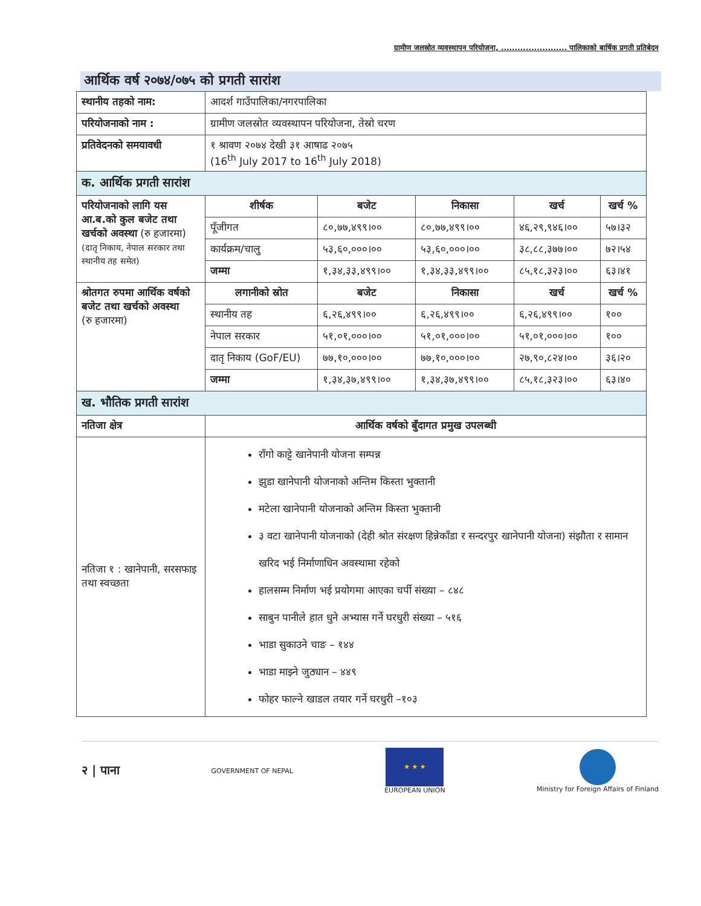ग्रामीण जलस्रोत व्यवस्थापन परियोजना, ........................ पालिकाको बार्षिक प्रगती प्रतिबेदन
आर्थिक वर्ष २०७४/०७५ को प्रगती सारांश
| स्थानीय तहको नाम: | आदर्श गाउँपालिका/नगरपालिका | | | | |
| परियोजनाको नाम : | ग्रामीण जलस्रोत व्यवस्थापन परियोजना, तेस्रो चरण | | | | |
| प्रतिवेदनको समयावधी | १ श्रावण २०७४ देखी ३१ आषाढ २०७५ (16<sup>th</sup> July 2017 to 16<sup>th</sup> July 2018) | | | | |
| क. आर्थिक प्रगती सारांश | | | | | |
| परियोजनाको लागि यस आ.ब.को कुल बजेट तथा खर्चको अवस्था (रु हजारमा) (दातृ निकाय, नेपाल सरकार तथा स्थानीय तह समेत) | शीर्षक | बजेट | निकासा | खर्च | खर्च % |
| | पूँजीगत | ८०,७७,४९९।०० | ८०,७७,४९९।०० | ४६,२९,९४६।०० | ५७।३२ |
| | कार्यक्रम/चालु | ५३,६०,०००।०० | ५३,६०,०००।०० | ३८,८८,३७७।०० | ७२।५४ |
| | जम्मा | १,३४,३३,४९९।०० | १,३४,३३,४९९।०० | ८५,१८,३२३।०० | ६३।४१ |
| श्रोतगत रुपमा आर्थिक वर्षको बजेट तथा खर्चको अवस्था (रु हजारमा) | लगानीको स्रोत | बजेट | निकासा | खर्च | खर्च % |
| | स्थानीय तह | ६,२६,४९९।०० | ६,२६,४९९।०० | ६,२६,४९९।०० | १०० |
| | नेपाल सरकार | ५१,०१,०००।०० | ५१,०१,०००।०० | ५१,०१,०००।०० | १०० |
| | दातृ निकाय (GoF/EU) | ७७,१०,०००।०० | ७७,१०,०००।०० | २७,९०,८२४।०० | ३६।२० |
| | जम्मा | १,३४,३७,४९९।०० | १,३४,३७,४९९।०० | ८५,१८,३२३।०० | ६३।४० |
| ख. भौतिक प्रगती सारांश | | | | | |
| नतिजा क्षेत्र | आर्थिक वर्षको बुँदागत प्रमुख उपलब्धी | | | | |
| नतिजा १ : खानेपानी, सरसफाइ तथा स्वच्छता | राँगो काट्टे खानेपानी योजना सम्पन्न झुडा खानेपानी योजनाको अन्तिम किस्ता भुक्तानी मटेला खानेपानी योजनाको अन्तिम किस्ता भुक्तानी ३ वटा खानेपानी योजनाको (देही श्रोत संरक्षण हिन्नेकाँडा र सन्दरपुर खानेपानी योजना) संझौता र सामान खरिद भई निर्माणाधिन अवस्थामा रहेको हालसम्म निर्माण भई प्रयोगमा आएका चर्पी संख्या – ८४८ साबुन पानीले हात धुने अभ्यास गर्ने घरधुरी संख्या – ५१६ भाडा सुकाउने चाङ – १४४ भाडा माझ्ने जुठ्यान – ४४९ फोहर फाल्ने खाडल तयार गर्ने घरधुरी –१०३ | | | | |
२ | पाना
GOVERNMENT OF NEPAL
★ ★ ★
EUROPEAN UNION
Ministry for Foreign Affairs of Finland